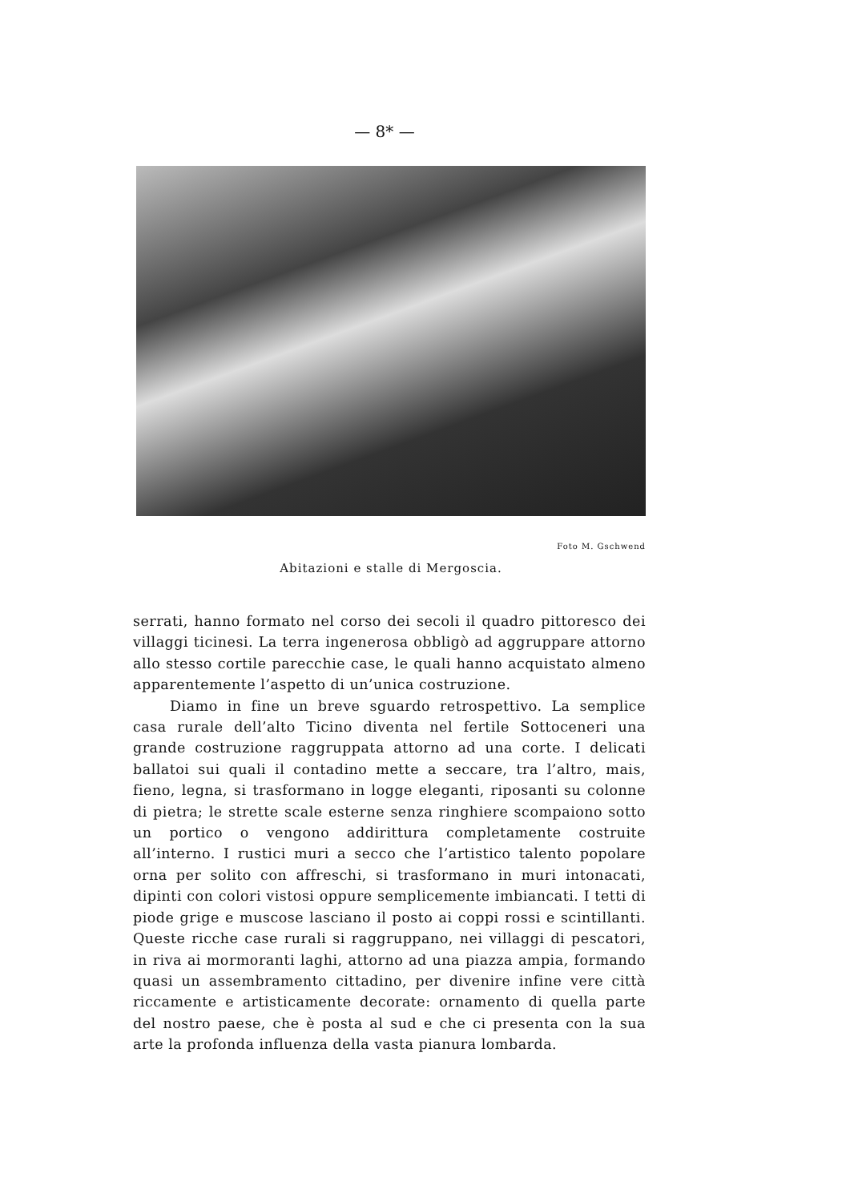— 8* —
Foto M. Gschwend
Abitazioni e stalle di Mergoscia.
serrati, hanno formato nel corso dei secoli il quadro pittoresco dei villaggi ticinesi. La terra ingenerosa obbligò ad aggruppare attorno allo stesso cortile parecchie case, le quali hanno acquistato almeno apparentemente l’aspetto di un’unica costruzione.
Diamo in fine un breve sguardo retrospettivo. La semplice casa rurale dell’alto Ticino diventa nel fertile Sottoceneri una grande costruzione raggruppata attorno ad una corte. I delicati ballatoi sui quali il contadino mette a seccare, tra l’altro, mais, fieno, legna, si trasformano in logge eleganti, riposanti su colonne di pietra; le strette scale esterne senza ringhiere scompaiono sotto un portico o vengono addirittura completamente costruite all’interno. I rustici muri a secco che l’artistico talento popolare orna per solito con affreschi, si trasformano in muri intonacati, dipinti con colori vistosi oppure semplicemente imbiancati. I tetti di piode grige e muscose lasciano il posto ai coppi rossi e scintillanti. Queste ricche case rurali si raggruppano, nei villaggi di pescatori, in riva ai mormoranti laghi, attorno ad una piazza ampia, formando quasi un assembramento cittadino, per divenire infine vere città riccamente e artisticamente decorate: ornamento di quella parte del nostro paese, che è posta al sud e che ci presenta con la sua arte la profonda influenza della vasta pianura lombarda.